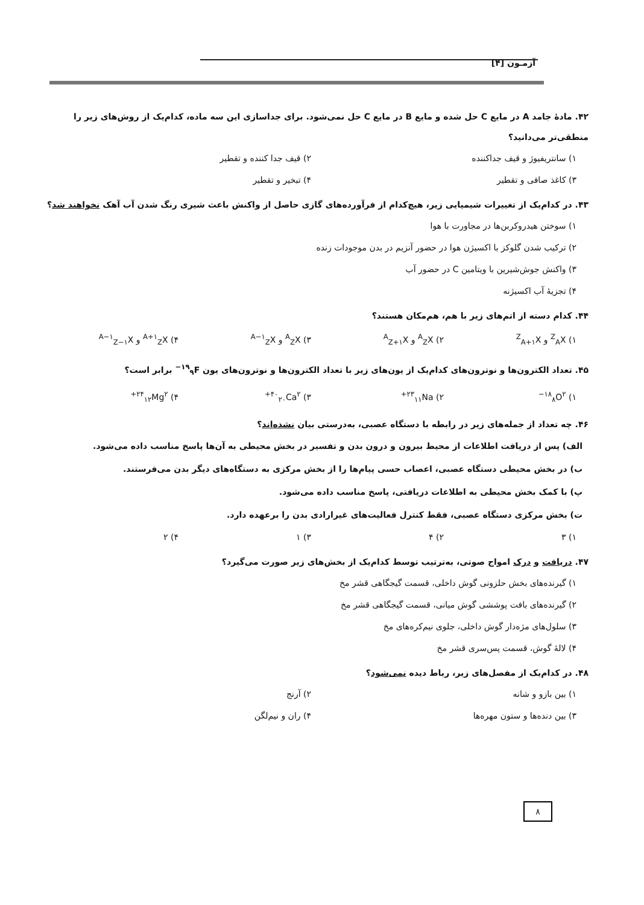آزمـون [۴]
۴۲. مادهٔ جامد A در مایع C حل شده و مایع B در مایع C حل نمی‌شود. برای جداسازی این سه ماده، کدام‌یک از روش‌های زیر را منطقی‌تر می‌دانید؟
۱) سانتریفیوژ و قیف جداکننده
۲) قیف جدا کننده و تقطیر
۳) کاغذ صافی و تقطیر
۴) تبخیر و تقطیر
۴۳. در کدام‌یک از تغییرات شیمیایی زیر، هیچ‌کدام از فرآورده‌های گازی حاصل از واکنش باعث شیری رنگ شدن آب آهک نخواهند شد؟
۱) سوختن هیدروکربن‌ها در مجاورت با هوا
۲) ترکیب شدن گلوکز با اکسیژن هوا در حضور آنزیم در بدن موجودات زنده
۳) واکنش جوش‌شیرین با ویتامین C در حضور آب
۴) تجزیهٔ آب اکسیژنه
۴۴. کدام دسته از اتم‌های زیر با هم، هم‌مکان هستند؟
۱) <sup>Z</sup><sub>A</sub>X و <sup>Z</sup><sub>A+۱</sub>X
۲) <sup>A</sup><sub>Z</sub>X و <sup>A</sup><sub>Z+۱</sub>X
۳) <sup>A</sup><sub>Z</sub>X و <sup>A−۱</sup><sub>Z</sub>X
۴) <sup>A+۱</sup><sub>Z</sub>X و <sup>A−۱</sup><sub>Z−۱</sub>X
۴۵. تعداد الکترون‌ها و نوترون‌های کدام‌یک از یون‌های زیر با تعداد الکترون‌ها و نوترون‌های یون <sup>۱۹</sup><sub>۹</sub>F<sup>−</sup> برابر است؟
۱) <sup>۱۸</sup><sub>۸</sub>O<sup>۲−</sup>
۲) <sup>۲۳</sup><sub>۱۱</sub>Na<sup>+</sup>
۳) <sup>۴۰</sup><sub>۲۰</sub>Ca<sup>۲+</sup>
۴) <sup>۲۴</sup><sub>۱۲</sub>Mg<sup>۲+</sup>
۴۶. چه تعداد از جمله‌های زیر در رابطه با دستگاه عصبی، به‌درستی بیان نشده‌اند؟
الف) پس از دریافت اطلاعات از محیط بیرون و درون بدن و تفسیر در بخش محیطی به آن‌ها پاسخ مناسب داده می‌شود.
ب) در بخش محیطی دستگاه عصبی، اعصاب حسی پیام‌ها را از بخش مرکزی به دستگاه‌های دیگر بدن می‌فرستند.
پ) با کمک بخش محیطی به اطلاعات دریافتی، پاسخ مناسب داده می‌شود.
ت) بخش مرکزی دستگاه عصبی، فقط کنترل فعالیت‌های غیرارادی بدن را برعهده دارد.
۱) ۳
۲) ۴
۳) ۱
۴) ۲
۴۷. دریافت و درک امواج صوتی، به‌ترتیب توسط کدام‌یک از بخش‌های زیر صورت می‌گیرد؟
۱) گیرنده‌های بخش حلزونی گوش داخلی، قسمت گیجگاهی قشر مخ
۲) گیرنده‌های بافت پوششی گوش میانی، قسمت گیجگاهی قشر مخ
۳) سلول‌های مژه‌دار گوش داخلی، جلوی نیم‌کره‌های مخ
۴) لالهٔ گوش، قسمت پس‌سری قشر مخ
۴۸. در کدام‌یک از مفصل‌های زیر، رباط دیده نمی‌شود؟
۱) بین بازو و شانه
۲) آرنج
۳) بین دنده‌ها و ستون مهره‌ها
۴) ران و نیم‌لگن
۸